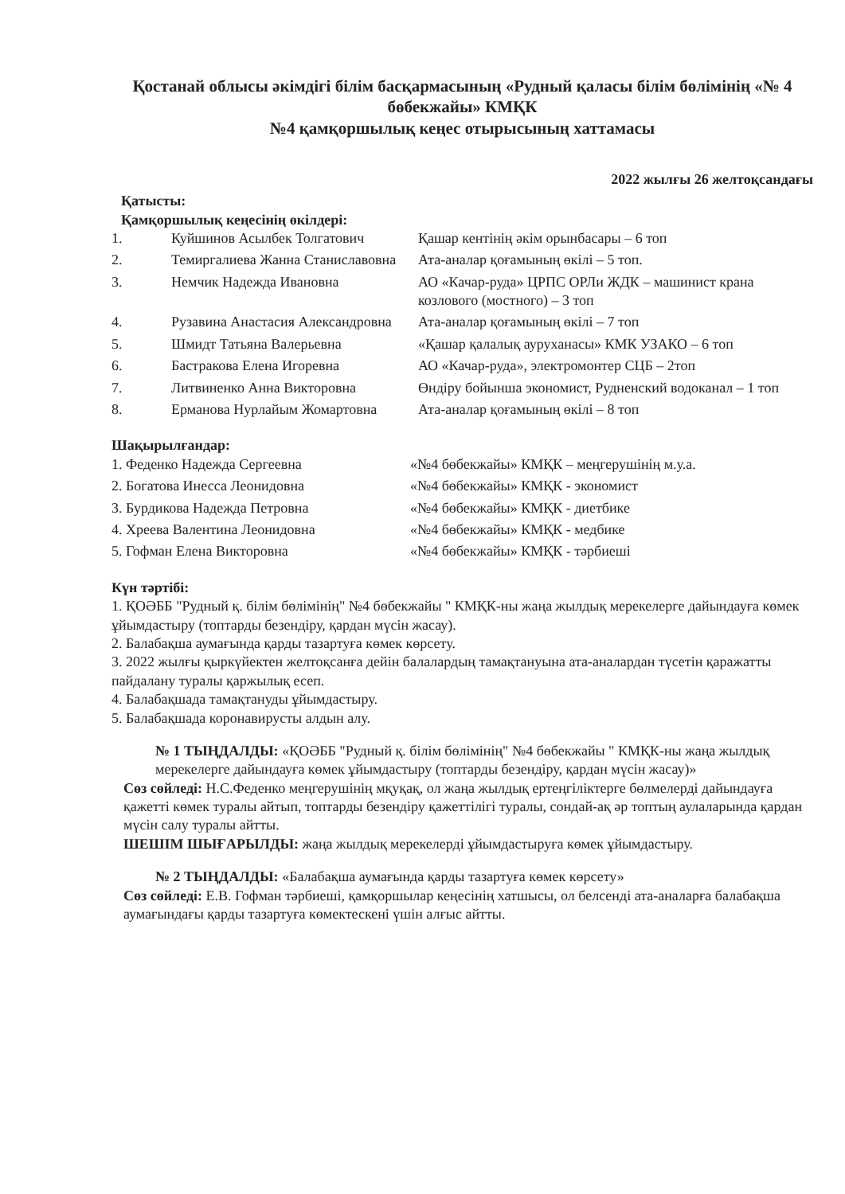Қостанай облысы әкімдігі білім басқармасының «Рудный қаласы білім бөлімінің «№ 4 бөбекжайы» КМҚК
№4 қамқоршылық кеңес отырысының хаттамасы
2022 жылғы 26 желтоқсандағы
Қатысты:
Қамқоршылық кеңесінің өкілдері:
| 1. | Куйшинов Асылбек Толгатович | Қашар кентінің әкім орынбасары – 6 топ |
| 2. | Темиргалиева Жанна Станиславовна | Ата-аналар қоғамының өкілі – 5 топ. |
| 3. | Немчик Надежда Ивановна | АО «Качар-руда» ЦРПС ОРЛи ЖДК – машинист крана козлового (мостного) – 3 топ |
| 4. | Рузавина Анастасия Александровна | Ата-аналар қоғамының өкілі – 7 топ |
| 5. | Шмидт Татьяна Валерьевна | «Қашар қалалық ауруханасы» КМК УЗАКО – 6 топ |
| 6. | Бастракова Елена Игоревна | АО «Качар-руда», электромонтер СЦБ – 2топ |
| 7. | Литвиненко Анна Викторовна | Өндіру бойынша экономист, Рудненский водоканал – 1 топ |
| 8. | Ерманова Нурлайым Жомартовна | Ата-аналар қоғамының өкілі – 8 топ |
Шақырылғандар:
| 1. Феденко Надежда Сергеевна | «№4 бөбекжайы» КМҚК – меңгерушінің м.у.а. |
| 2. Богатова Инесса Леонидовна | «№4 бөбекжайы» КМҚК - экономист |
| 3. Бурдикова Надежда Петровна | «№4 бөбекжайы» КМҚК - диетбике |
| 4. Хреева Валентина Леонидовна | «№4 бөбекжайы» КМҚК - медбике |
| 5. Гофман Елена Викторовна | «№4 бөбекжайы» КМҚК - тәрбиеші |
Күн тәртібі:
1. ҚОӘББ "Рудный қ. білім бөлімінің" №4 бөбекжайы " КМҚК-ны жаңа жылдық мерекелерге дайындауға көмек ұйымдастыру (топтарды безендіру, қардан мүсін жасау).
2. Балабақша аумағында қарды тазартуға көмек көрсету.
3. 2022 жылғы қыркүйектен желтоқсанға дейін балалардың тамақтануына ата-аналардан түсетін қаражатты пайдалану туралы қаржылық есеп.
4. Балабақшада тамақтануды ұйымдастыру.
5. Балабақшада коронавирусты алдын алу.
№ 1 ТЫҢДАЛДЫ: «ҚОӘББ "Рудный қ. білім бөлімінің" №4 бөбекжайы " КМҚК-ны жаңа жылдық мерекелерге дайындауға көмек ұйымдастыру (топтарды безендіру, қардан мүсін жасау)»
Сөз сөйледі: Н.С.Феденко меңгерушінің мқуқақ, ол жаңа жылдық ертеңгіліктерге бөлмелерді дайындауға қажетті көмек туралы айтып, топтарды безендіру қажеттілігі туралы, сондай-ақ әр топтың аулаларында қардан мүсін салу туралы айтты.
ШЕШІМ ШЫҒАРЫЛДЫ: жаңа жылдық мерекелерді ұйымдастыруға көмек ұйымдастыру.
№ 2 ТЫҢДАЛДЫ: «Балабақша аумағында қарды тазартуға көмек көрсету»
Сөз сөйледі: Е.В. Гофман тәрбиеші, қамқоршылар кеңесінің хатшысы, ол белсенді ата-аналарға балабақша аумағындағы қарды тазартуға көмектескені үшін алғыс айтты.